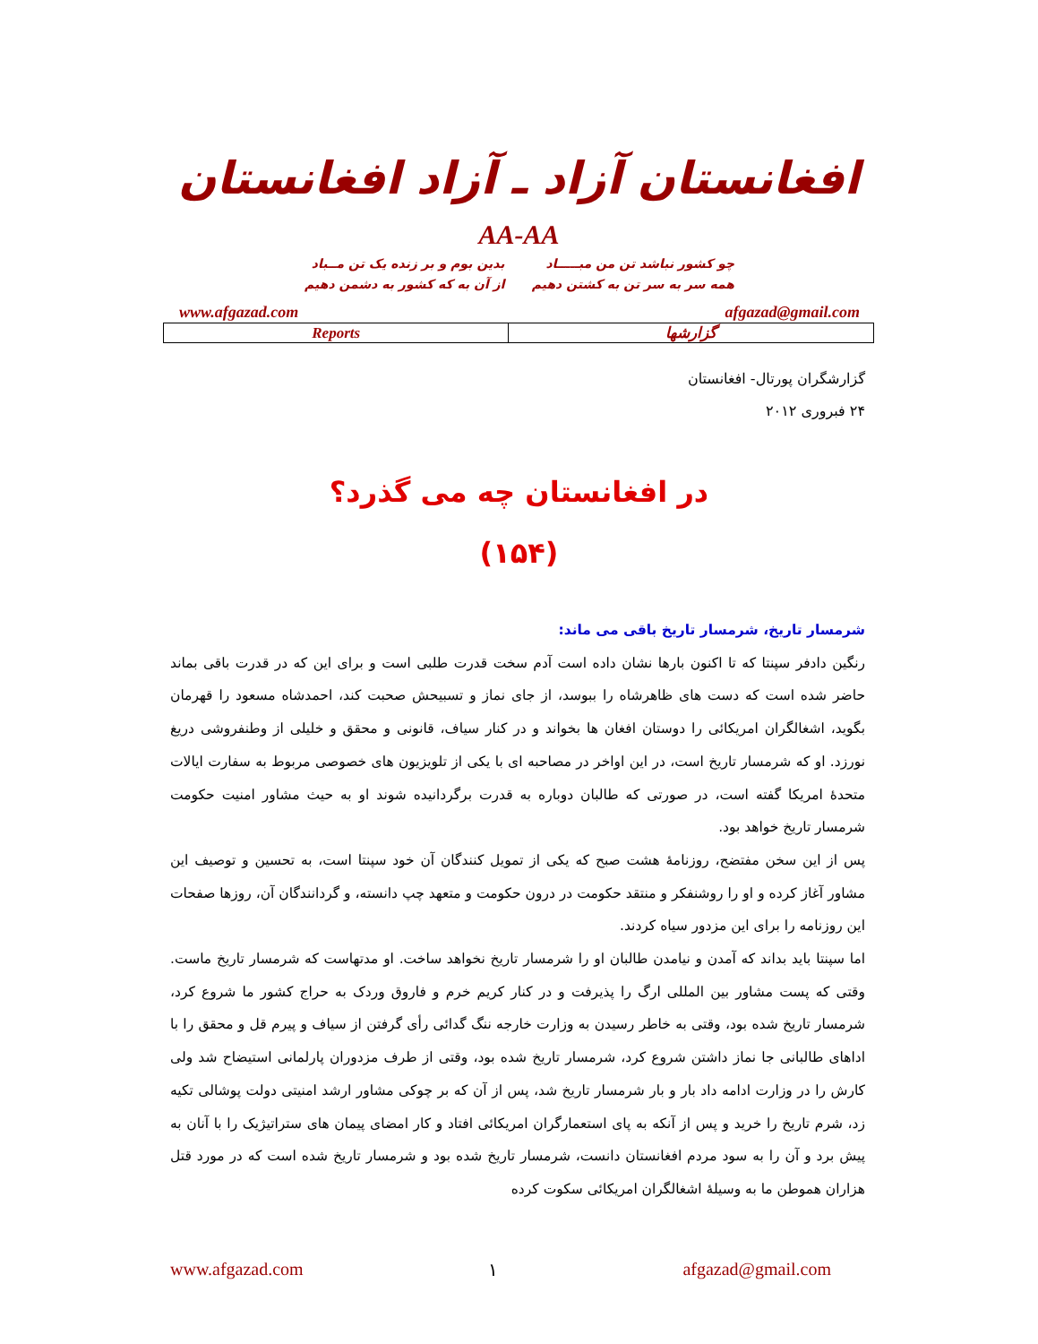افغانستان آزاد ـ آزاد افغانستان
AA-AA
چو کشور نباشد تن من مبـــــاد
همه سر به سر تن به کشتن دهیم
بدین بوم و بر زنده یک تن مــباد
از آن به که کشور به دشمن دهیم
www.afgazad.com afgazad@gmail.com
| Reports | گزارشها |
گزارشگران پورتال- افغانستان
۲۴ فبروری ۲۰۱۲
در افغانستان چه می گذرد؟
(۱۵۴)
شرمسار تاریخ، شرمسار تاریخ باقی می ماند:
رنگین دادفر سپنتا که تا اکنون بارها نشان داده است آدم سخت قدرت طلبی است و برای این که در قدرت باقی بماند حاضر شده است که دست های ظاهرشاه را ببوسد، از جای نماز و تسبیحش صحبت کند، احمدشاه مسعود را قهرمان بگوید، اشغالگران امریکائی را دوستان افغان ها بخواند و در کنار سیاف، قانونی و محقق و خلیلی از وطنفروشی دریغ نورزد. او که شرمسار تاریخ است، در این اواخر در مصاحبه ای با یکی از تلویزیون های خصوصی مربوط به سفارت ایالات متحدۀ امریکا گفته است، در صورتی که طالبان دوباره به قدرت برگردانیده شوند او به حیث مشاور امنیت حکومت شرمسار تاریخ خواهد بود.
پس از این سخن مفتضح، روزنامۀ هشت صبح که یکی از تمویل کنندگان آن خود سپنتا است، به تحسین و توصیف این مشاور آغاز کرده و او را روشنفکر و منتقد حکومت در درون حکومت و متعهد چپ دانسته، و گردانندگان آن، روزها صفحات این روزنامه را برای این مزدور سیاه کردند.
اما سپنتا باید بداند که آمدن و نیامدن طالبان او را شرمسار تاریخ نخواهد ساخت. او مدتهاست که شرمسار تاریخ ماست. وقتی که پست مشاور بین المللی ارگ را پذیرفت و در کنار کریم خرم و فاروق وردک به حراج کشور ما شروع کرد، شرمسار تاریخ شده بود، وقتی به خاطر رسیدن به وزارت خارجه ننگ گدائی رأی گرفتن از سیاف و پیرم قل و محقق را با اداهای طالبانی جا نماز داشتن شروع کرد، شرمسار تاریخ شده بود، وقتی از طرف مزدوران پارلمانی استیضاح شد ولی کارش را در وزارت ادامه داد بار و بار شرمسار تاریخ شد، پس از آن که بر چوکی مشاور ارشد امنیتی دولت پوشالی تکیه زد، شرم تاریخ را خرید و پس از آنکه به پای استعمارگران امریکائی افتاد و کار امضای پیمان های ستراتیژیک را با آنان به پیش برد و آن را به سود مردم افغانستان دانست، شرمسار تاریخ شده بود و شرمسار تاریخ شده است که در مورد قتل هزاران هموطن ما به وسیلۀ اشغالگران امریکائی سکوت کرده
www.afgazad.com ۱ afgazad@gmail.com